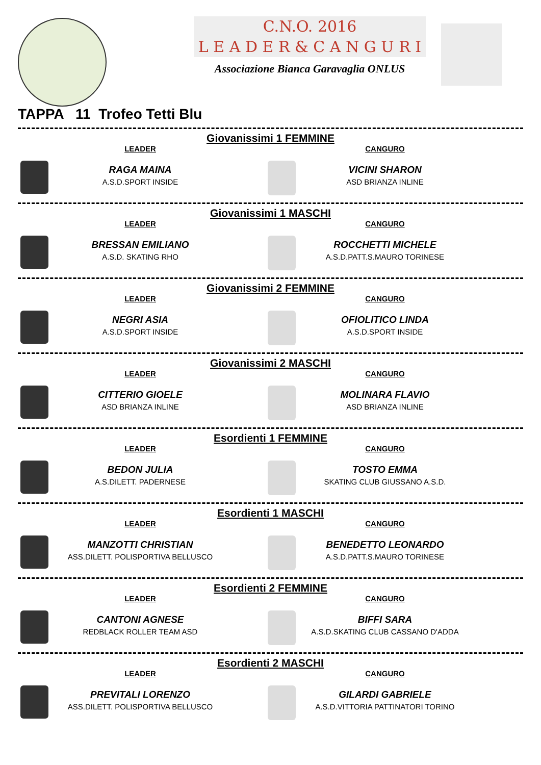C.N.O. 2016
L E A D E R & C A N G U R I
Associazione Bianca Garavaglia ONLUS
TAPPA 11 Trofeo Tetti Blu
Giovanissimi 1 FEMMINE
LEADER
RAGA MAINA
A.S.D.SPORT INSIDE
CANGURO
VICINI SHARON
ASD BRIANZA INLINE
Giovanissimi 1 MASCHI
LEADER
BRESSAN EMILIANO
A.S.D. SKATING RHO
CANGURO
ROCCHETTI MICHELE
A.S.D.PATT.S.MAURO TORINESE
Giovanissimi 2 FEMMINE
LEADER
NEGRI ASIA
A.S.D.SPORT INSIDE
CANGURO
OFIOLITICO LINDA
A.S.D.SPORT INSIDE
Giovanissimi 2 MASCHI
LEADER
CITTERIO GIOELE
ASD BRIANZA INLINE
CANGURO
MOLINARA FLAVIO
ASD BRIANZA INLINE
Esordienti 1 FEMMINE
LEADER
BEDON JULIA
A.S.DILETT. PADERNESE
CANGURO
TOSTO EMMA
SKATING CLUB GIUSSANO A.S.D.
Esordienti 1 MASCHI
LEADER
MANZOTTI CHRISTIAN
ASS.DILETT. POLISPORTIVA BELLUSCO
CANGURO
BENEDETTO LEONARDO
A.S.D.PATT.S.MAURO TORINESE
Esordienti 2 FEMMINE
LEADER
CANTONI AGNESE
REDBLACK ROLLER TEAM ASD
CANGURO
BIFFI SARA
A.S.D.SKATING CLUB CASSANO D'ADDA
Esordienti 2 MASCHI
LEADER
PREVITALI LORENZO
ASS.DILETT. POLISPORTIVA BELLUSCO
CANGURO
GILARDI GABRIELE
A.S.D.VITTORIA PATTINATORI TORINO